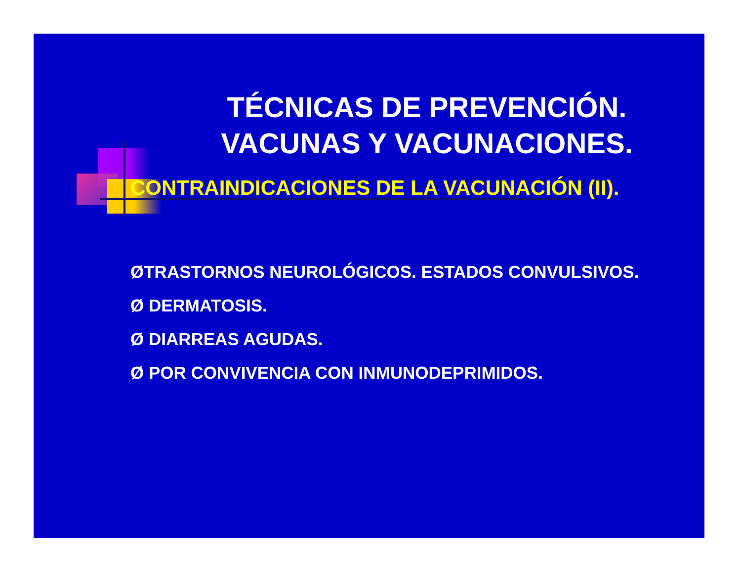TÉCNICAS DE PREVENCIÓN.
VACUNAS Y VACUNACIONES.
CONTRAINDICACIONES DE LA VACUNACIÓN (II).
ØTRASTORNOS NEUROLÓGICOS. ESTADOS CONVULSIVOS.
Ø DERMATOSIS.
Ø DIARREAS AGUDAS.
Ø POR CONVIVENCIA CON INMUNODEPRIMIDOS.